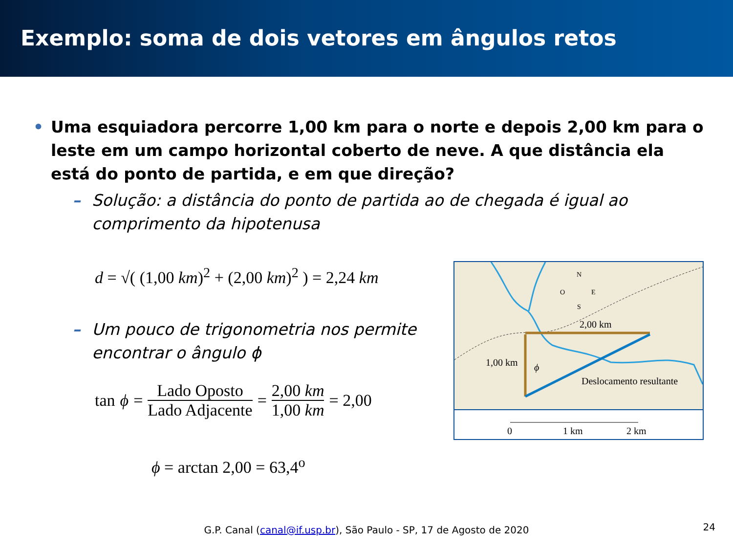Exemplo: soma de dois vetores em ângulos retos
• Uma esquiadora percorre 1,00 km para o norte e depois 2,00 km para o leste em um campo horizontal coberto de neve. A que distância ela está do ponto de partida, e em que direção?
– Solução: a distância do ponto de partida ao de chegada é igual ao comprimento da hipotenusa
d = √( (1,00 km)<sup>2</sup> + (2,00 km)<sup>2</sup> ) = 2,24 km
– Um pouco de trigonometria nos permite encontrar o ângulo ϕ
tan ϕ = Lado Oposto Lado Adjacente = 2,00 km 1,00 km = 2,00
ϕ = arctan 2,00 = 63,4<sup>o</sup>
2,00 km
1,00 km
ϕ
Deslocamento resultante
N
O
E
S
0
1 km
2 km
G.P. Canal (canal@if.usp.br), São Paulo - SP, 17 de Agosto de 2020 24